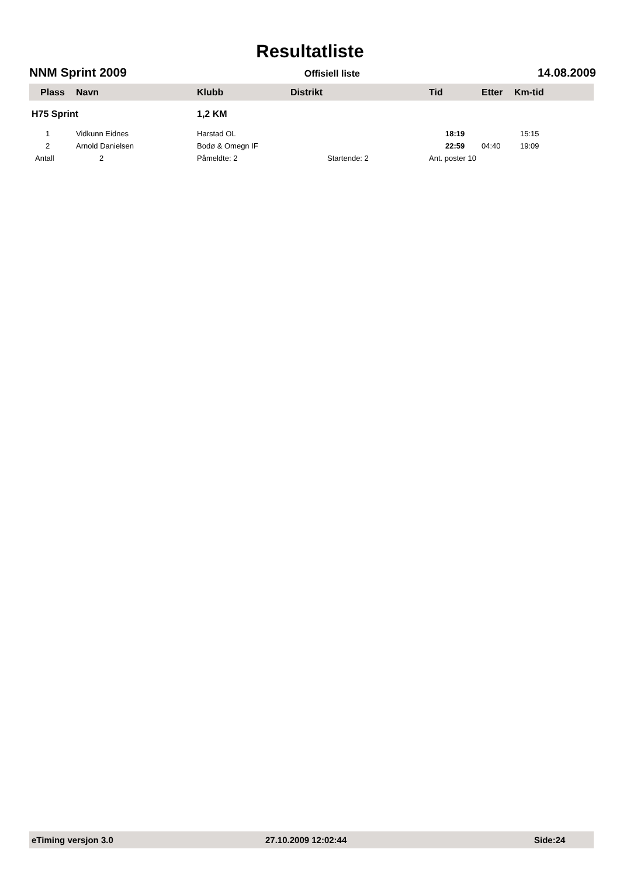Resultatliste
NNM Sprint 2009 Offisiell liste 14.08.2009
| Plass | Navn | Klubb | Distrikt | Tid | Etter | Km-tid |
| --- | --- | --- | --- | --- | --- | --- |
| H75 Sprint | | 1,2 KM | | | | |
| 1 | Vidkunn Eidnes | Harstad OL | | 18:19 | | 15:15 |
| 2 | Arnold Danielsen | Bodø & Omegn IF | | 22:59 | 04:40 | 19:09 |
| Antall | 2 | Påmeldte: 2 Startende: 2 | | Ant. poster 10 | | |
eTiming versjon 3.0 27.10.2009 12:02:44 Side:24